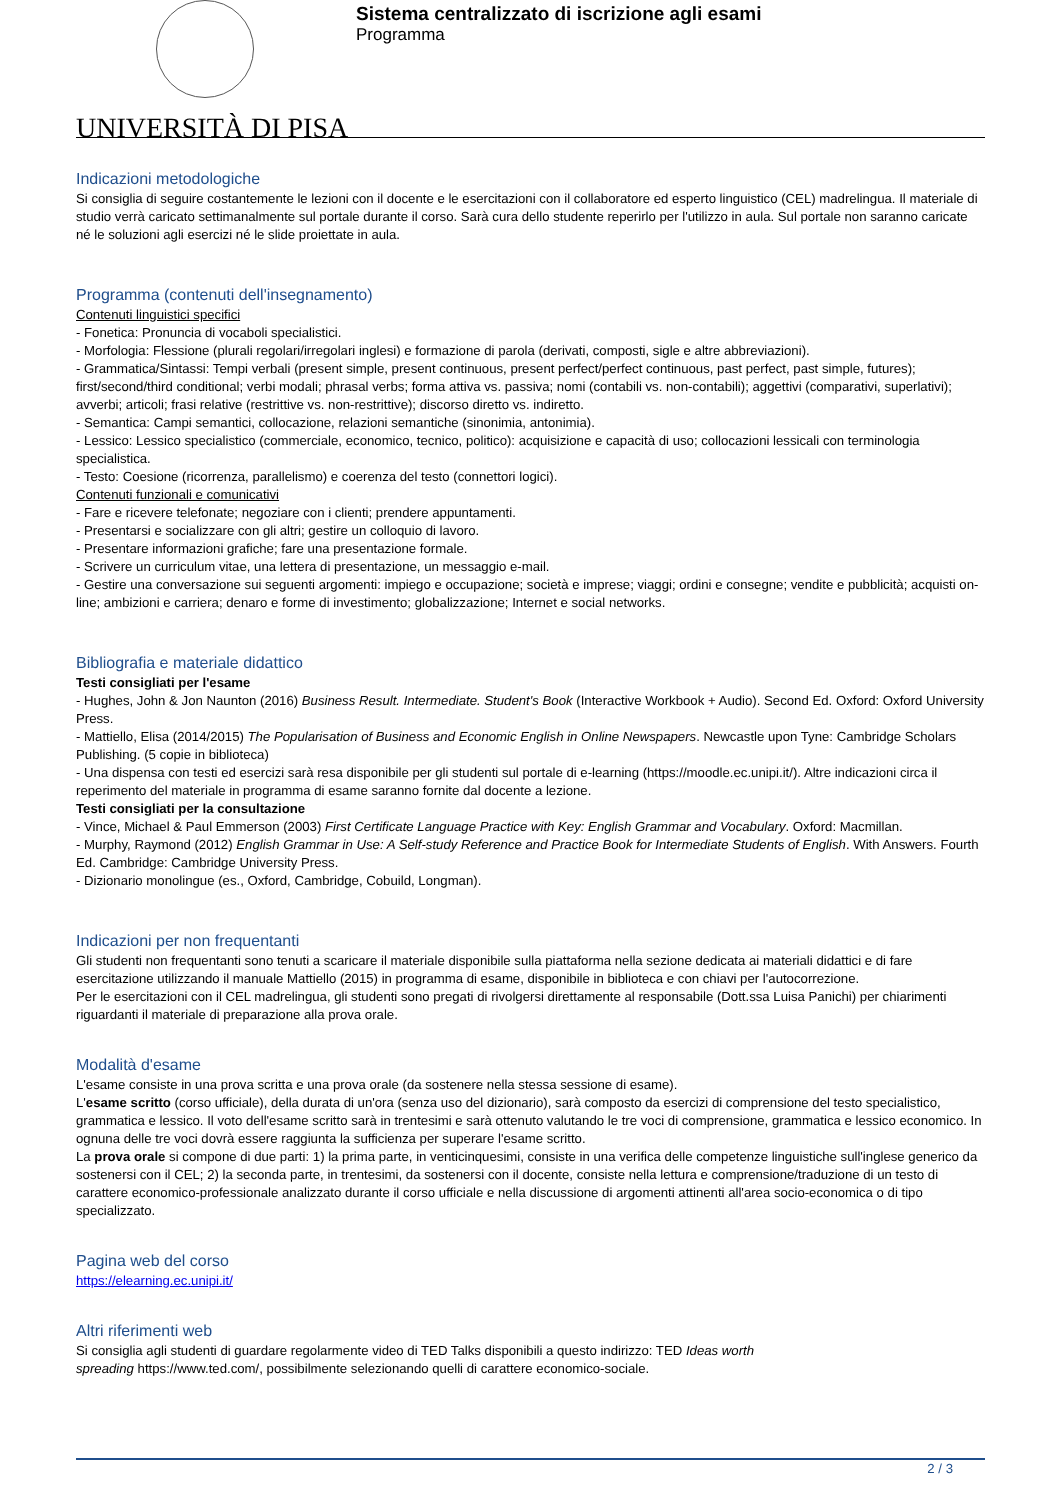UNIVERSITÀ DI PISA
Sistema centralizzato di iscrizione agli esami
Programma
Indicazioni metodologiche
Si consiglia di seguire costantemente le lezioni con il docente e le esercitazioni con il collaboratore ed esperto linguistico (CEL) madrelingua. Il materiale di studio verrà caricato settimanalmente sul portale durante il corso. Sarà cura dello studente reperirlo per l'utilizzo in aula. Sul portale non saranno caricate né le soluzioni agli esercizi né le slide proiettate in aula.
Programma (contenuti dell'insegnamento)
Contenuti linguistici specifici
- Fonetica: Pronuncia di vocaboli specialistici.
- Morfologia: Flessione (plurali regolari/irregolari inglesi) e formazione di parola (derivati, composti, sigle e altre abbreviazioni).
- Grammatica/Sintassi: Tempi verbali (present simple, present continuous, present perfect/perfect continuous, past perfect, past simple, futures); first/second/third conditional; verbi modali; phrasal verbs; forma attiva vs. passiva; nomi (contabili vs. non-contabili); aggettivi (comparativi, superlativi); avverbi; articoli; frasi relative (restrittive vs. non-restrittive); discorso diretto vs. indiretto.
- Semantica: Campi semantici, collocazione, relazioni semantiche (sinonimia, antonimia).
- Lessico: Lessico specialistico (commerciale, economico, tecnico, politico): acquisizione e capacità di uso; collocazioni lessicali con terminologia specialistica.
- Testo: Coesione (ricorrenza, parallelismo) e coerenza del testo (connettori logici).
Contenuti funzionali e comunicativi
- Fare e ricevere telefonate; negoziare con i clienti; prendere appuntamenti.
- Presentarsi e socializzare con gli altri; gestire un colloquio di lavoro.
- Presentare informazioni grafiche; fare una presentazione formale.
- Scrivere un curriculum vitae, una lettera di presentazione, un messaggio e-mail.
- Gestire una conversazione sui seguenti argomenti: impiego e occupazione; società e imprese; viaggi; ordini e consegne; vendite e pubblicità; acquisti on-line; ambizioni e carriera; denaro e forme di investimento; globalizzazione; Internet e social networks.
Bibliografia e materiale didattico
Testi consigliati per l'esame
- Hughes, John & Jon Naunton (2016) Business Result. Intermediate. Student's Book (Interactive Workbook + Audio). Second Ed. Oxford: Oxford University Press.
- Mattiello, Elisa (2014/2015) The Popularisation of Business and Economic English in Online Newspapers. Newcastle upon Tyne: Cambridge Scholars Publishing. (5 copie in biblioteca)
- Una dispensa con testi ed esercizi sarà resa disponibile per gli studenti sul portale di e-learning (https://moodle.ec.unipi.it/). Altre indicazioni circa il reperimento del materiale in programma di esame saranno fornite dal docente a lezione.
Testi consigliati per la consultazione
- Vince, Michael & Paul Emmerson (2003) First Certificate Language Practice with Key: English Grammar and Vocabulary. Oxford: Macmillan.
- Murphy, Raymond (2012) English Grammar in Use: A Self-study Reference and Practice Book for Intermediate Students of English. With Answers. Fourth Ed. Cambridge: Cambridge University Press.
- Dizionario monolingue (es., Oxford, Cambridge, Cobuild, Longman).
Indicazioni per non frequentanti
Gli studenti non frequentanti sono tenuti a scaricare il materiale disponibile sulla piattaforma nella sezione dedicata ai materiali didattici e di fare esercitazione utilizzando il manuale Mattiello (2015) in programma di esame, disponibile in biblioteca e con chiavi per l'autocorrezione.
Per le esercitazioni con il CEL madrelingua, gli studenti sono pregati di rivolgersi direttamente al responsabile (Dott.ssa Luisa Panichi) per chiarimenti riguardanti il materiale di preparazione alla prova orale.
Modalità d'esame
L'esame consiste in una prova scritta e una prova orale (da sostenere nella stessa sessione di esame).
L'esame scritto (corso ufficiale), della durata di un'ora (senza uso del dizionario), sarà composto da esercizi di comprensione del testo specialistico, grammatica e lessico. Il voto dell'esame scritto sarà in trentesimi e sarà ottenuto valutando le tre voci di comprensione, grammatica e lessico economico. In ognuna delle tre voci dovrà essere raggiunta la sufficienza per superare l'esame scritto.
La prova orale si compone di due parti: 1) la prima parte, in venticinquesimi, consiste in una verifica delle competenze linguistiche sull'inglese generico da sostenersi con il CEL; 2) la seconda parte, in trentesimi, da sostenersi con il docente, consiste nella lettura e comprensione/traduzione di un testo di carattere economico-professionale analizzato durante il corso ufficiale e nella discussione di argomenti attinenti all'area socio-economica o di tipo specializzato.
Pagina web del corso
https://elearning.ec.unipi.it/
Altri riferimenti web
Si consiglia agli studenti di guardare regolarmente video di TED Talks disponibili a questo indirizzo: TED Ideas worth
spreading https://www.ted.com/, possibilmente selezionando quelli di carattere economico-sociale.
2 / 3